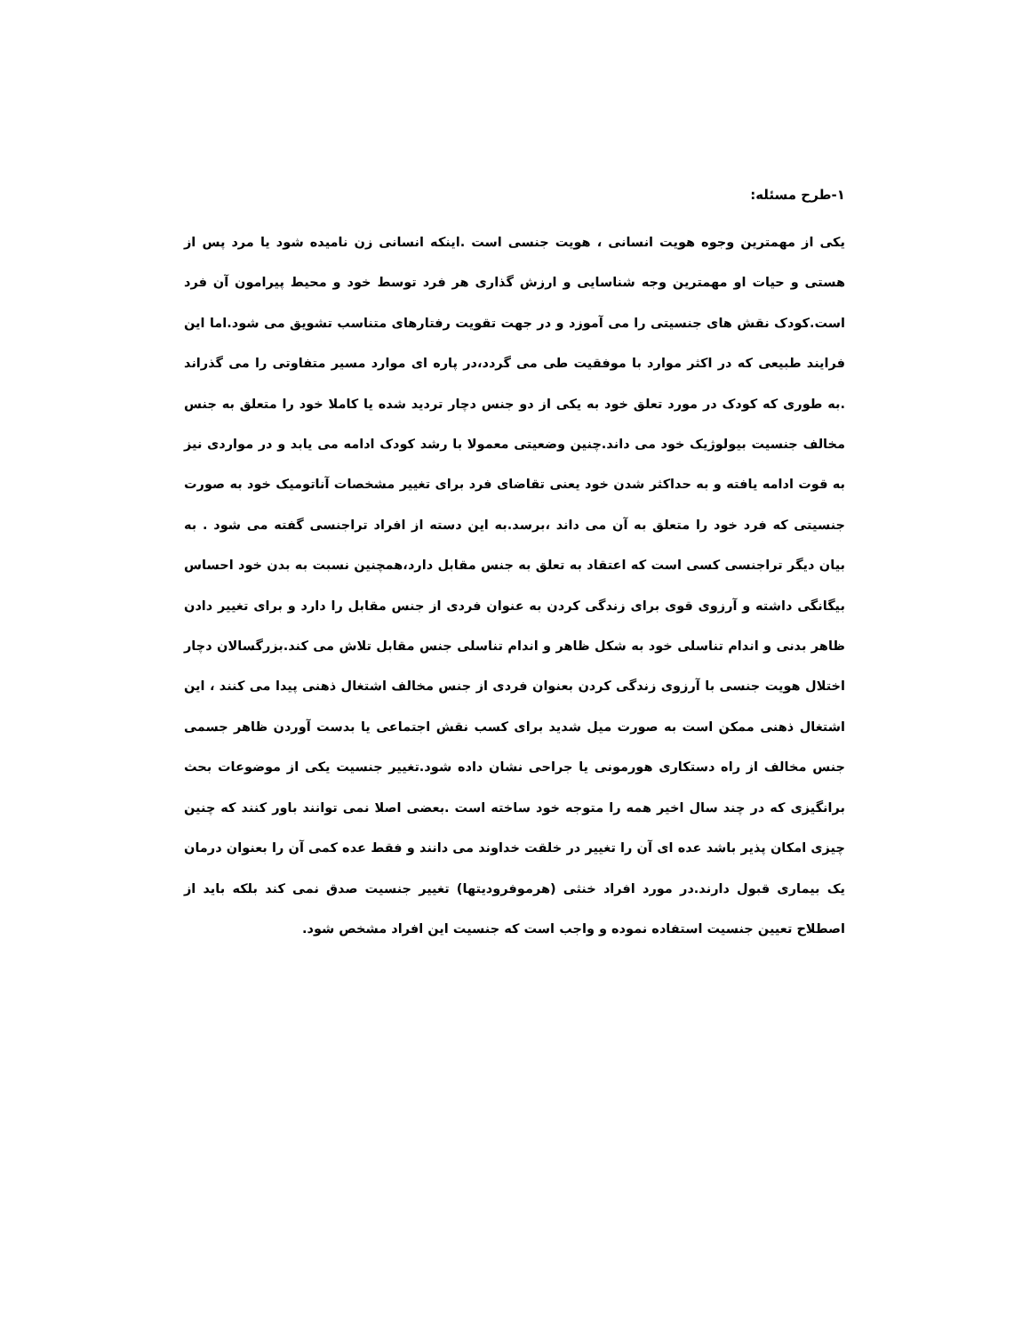۱-طرح مسئله:
یکی از مهمترین وجوه هویت انسانی ، هویت جنسی است .اینکه انسانی زن نامیده شود یا مرد پس از هستی و حیات او مهمترین وجه شناسایی و ارزش گذاری هر فرد توسط خود و محیط پیرامون آن فرد است.کودک نقش های جنسیتی را می آموزد و در جهت تقویت رفتارهای متناسب تشویق می شود.اما این فرایند طبیعی که در اکثر موارد با موفقیت طی می گردد،در پاره ای موارد مسیر متفاوتی را می گذراند .به طوری که کودک در مورد تعلق خود به یکی از دو جنس دچار تردید شده یا کاملا خود را متعلق به جنس مخالف جنسیت بیولوژیک خود می داند.چنین وضعیتی معمولا با رشد کودک ادامه می یابد و در مواردی نیز به قوت ادامه یافته و به حداکثر شدن خود یعنی تقاضای فرد برای تغییر مشخصات آناتومیک خود به صورت جنسیتی که فرد خود را متعلق به آن می داند ،برسد.به این دسته از افراد تراجنسی گفته می شود . به بیان دیگر تراجنسی کسی است که اعتقاد به تعلق به جنس مقابل دارد،همچنین نسبت به بدن خود احساس بیگانگی داشته و آرزوی قوی برای زندگی کردن به عنوان فردی از جنس مقابل را دارد و برای تغییر دادن ظاهر بدنی و اندام تناسلی خود به شکل ظاهر و اندام تناسلی جنس مقابل تلاش می کند.بزرگسالان دچار اختلال هویت جنسی با آرزوی زندگی کردن بعنوان فردی از جنس مخالف اشتغال ذهنی پیدا می کنند ، این اشتغال ذهنی ممکن است به صورت میل شدید برای کسب نقش اجتماعی یا بدست آوردن ظاهر جسمی جنس مخالف از راه دستکاری هورمونی یا جراحی نشان داده شود.تغییر جنسیت یکی از موضوعات بحث برانگیزی که در چند سال اخیر همه را متوجه خود ساخته است .بعضی اصلا نمی توانند باور کنند که چنین چیزی امکان پذیر باشد عده ای آن را تغییر در خلقت خداوند می دانند و فقط عده کمی آن را بعنوان درمان یک بیماری قبول دارند.در مورد افراد خنثی (هرموفرودیتها) تغییر جنسیت صدق نمی کند بلکه باید از اصطلاح تعیین جنسیت استفاده نموده و واجب است که جنسیت این افراد مشخص شود.